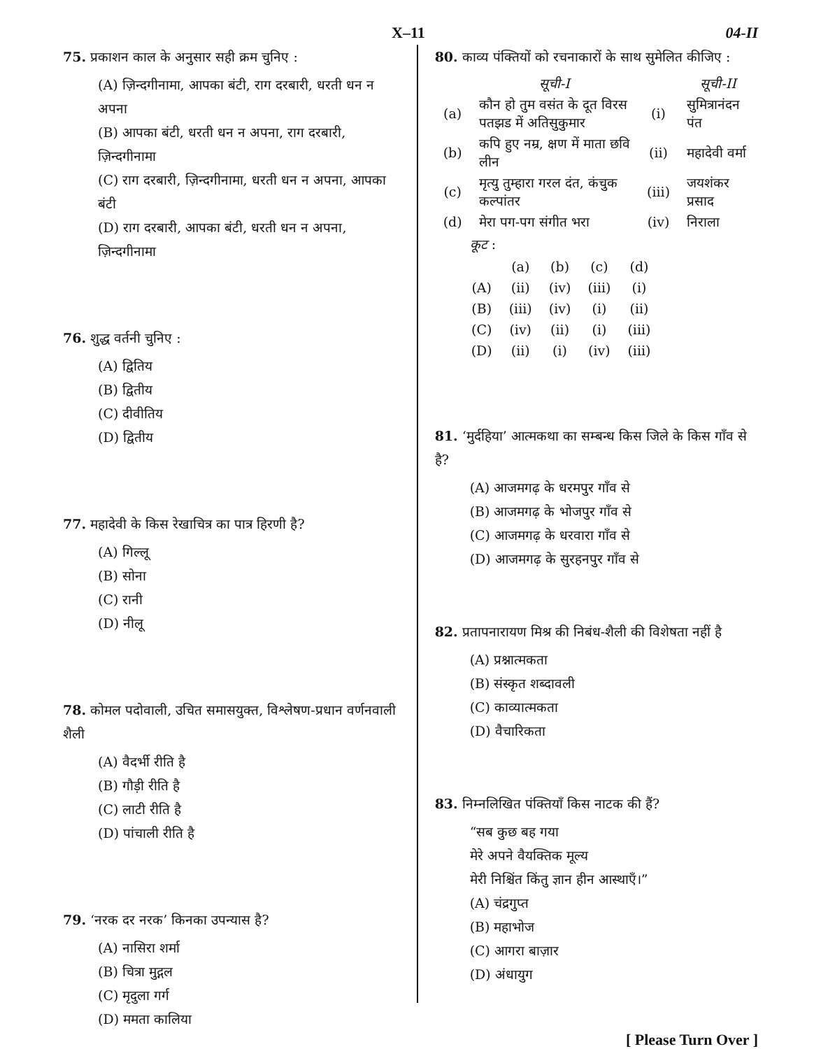X–11 04-II
75. प्रकाशन काल के अनुसार सही क्रम चुनिए :
(A) ज़िन्दगीनामा, आपका बंटी, राग दरबारी, धरती धन न अपना
(B) आपका बंटी, धरती धन न अपना, राग दरबारी, ज़िन्दगीनामा
(C) राग दरबारी, ज़िन्दगीनामा, धरती धन न अपना, आपका बंटी
(D) राग दरबारी, आपका बंटी, धरती धन न अपना, ज़िन्दगीनामा
76. शुद्ध वर्तनी चुनिए :
(A) द्वितिय
(B) द्वितीय
(C) दीवीतिय
(D) द्वितीय
77. महादेवी के किस रेखाचित्र का पात्र हिरणी है?
(A) गिल्लू
(B) सोना
(C) रानी
(D) नीलू
78. कोमल पदोवाली, उचित समासयुक्त, विश्लेषण-प्रधान वर्णनवाली शैली
(A) वैदर्भी रीति है
(B) गौड़ी रीति है
(C) लाटी रीति है
(D) पांचाली रीति है
79. ‘नरक दर नरक’ किनका उपन्यास है?
(A) नासिरा शर्मा
(B) चित्रा मुद्गल
(C) मृदुला गर्ग
(D) ममता कालिया
80. काव्य पंक्तियों को रचनाकारों के साथ सुमेलित कीजिए :
| | सूची-I | | सूची-II |
| (a) | कौन हो तुम वसंत के दूत विरस पतझड में अतिसुकुमार | (i) | सुमित्रानंदन पंत |
| (b) | कपि हुए नम्र, क्षण में माता छवि लीन | (ii) | महादेवी वर्मा |
| (c) | मृत्यु तुम्हारा गरल दंत, कंचुक कल्पांतर | (iii) | जयशंकर प्रसाद |
| (d) | मेरा पग-पग संगीत भरा | (iv) | निराला |
कूट :
| | (a) | (b) | (c) | (d) |
| (A) | (ii) | (iv) | (iii) | (i) |
| (B) | (iii) | (iv) | (i) | (ii) |
| (C) | (iv) | (ii) | (i) | (iii) |
| (D) | (ii) | (i) | (iv) | (iii) |
81. ‘मुर्दहिया’ आत्मकथा का सम्बन्ध किस जिले के किस गाँव से है?
(A) आजमगढ़ के धरमपुर गाँव से
(B) आजमगढ़ के भोजपुर गाँव से
(C) आजमगढ़ के धरवारा गाँव से
(D) आजमगढ़ के सुरहनपुर गाँव से
82. प्रतापनारायण मिश्र की निबंध-शैली की विशेषता नहीं है
(A) प्रश्नात्मकता
(B) संस्कृत शब्दावली
(C) काव्यात्मकता
(D) वैचारिकता
83. निम्नलिखित पंक्तियाँ किस नाटक की हैं?
“सब कुछ बह गया
मेरे अपने वैयक्तिक मूल्य
मेरी निश्चिंत किंतु ज्ञान हीन आस्थाएँ।”
(A) चंद्रगुप्त
(B) महाभोज
(C) आगरा बाज़ार
(D) अंधायुग
[ Please Turn Over ]